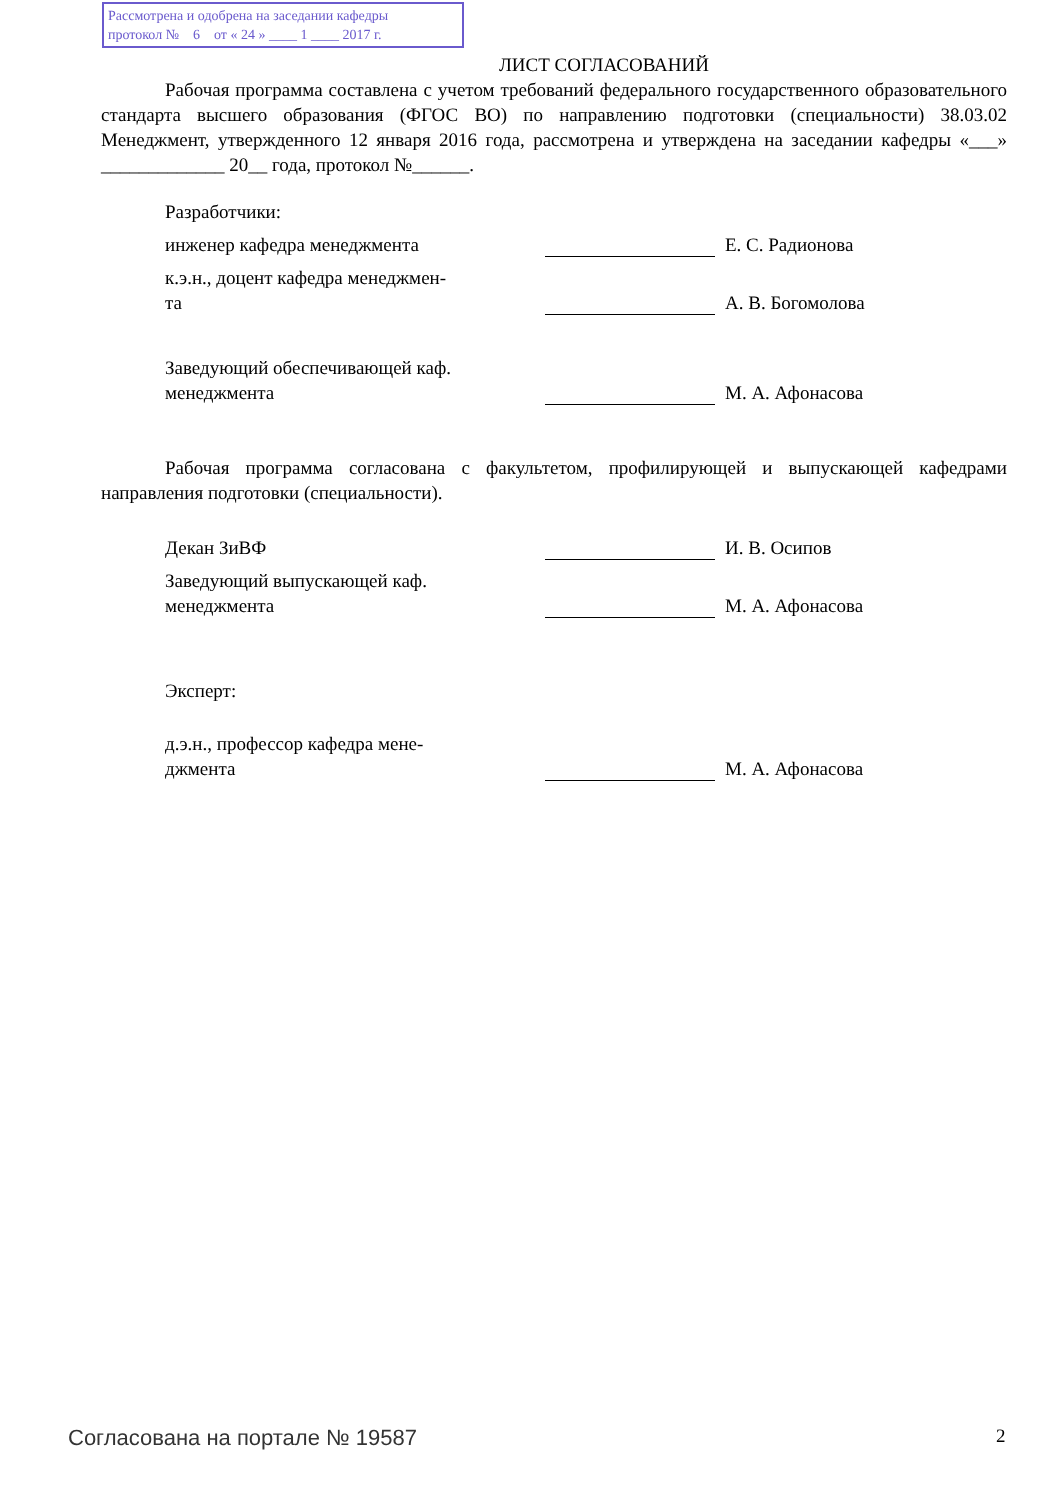Рассмотрена и одобрена на заседании кафедры
протокол № 6 от « 24 » ____ 1 ____ 2017 г.
ЛИСТ СОГЛАСОВАНИЙ
Рабочая программа составлена с учетом требований федерального государственного образовательного стандарта высшего образования (ФГОС ВО) по направлению подготовки (специальности) 38.03.02 Менеджмент, утвержденного 12 января 2016 года, рассмотрена и утверждена на заседании кафедры «___» _____________ 20__ года, протокол №______.
Разработчики:
инженер кафедра менеджмента
Е. С. Радионова
к.э.н., доцент кафедра менеджмен-
та
А. В. Богомолова
Заведующий обеспечивающей каф.
менеджмента
М. А. Афонасова
Рабочая программа согласована с факультетом, профилирующей и выпускающей кафедрами направления подготовки (специальности).
Декан ЗиВФ
И. В. Осипов
Заведующий выпускающей каф.
менеджмента
М. А. Афонасова
Эксперт:
д.э.н., профессор кафедра мене-
джмента
М. А. Афонасова
Согласована на портале № 19587 2